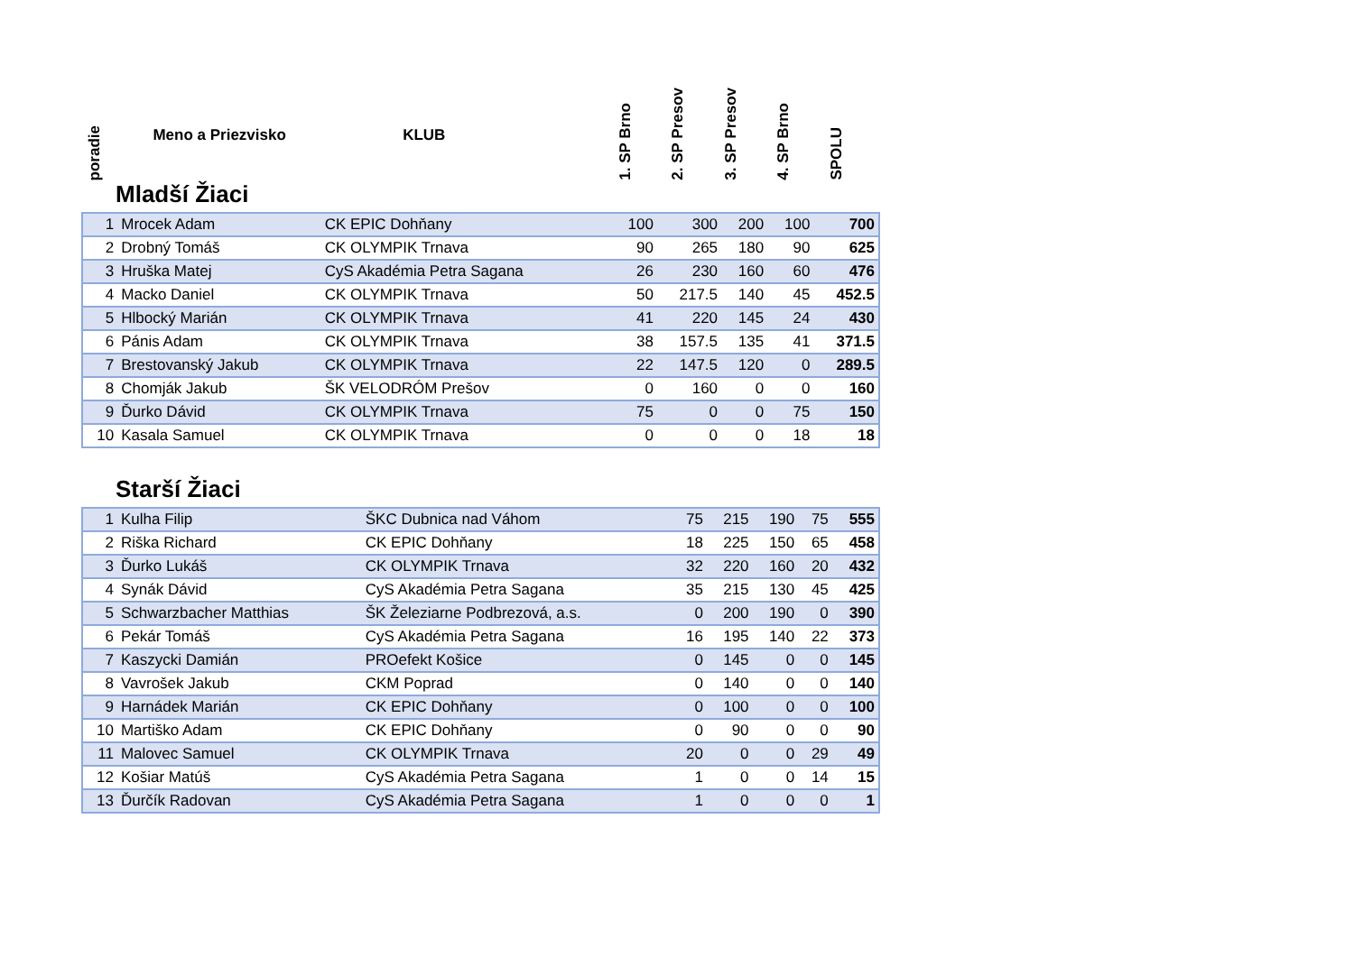poradie
Meno a Priezvisko
KLUB
1. SP Brno
2. SP Presov
3. SP Presov
4. SP Brno
SPOLU
Mladší Žiaci
| 1 | Mrocek Adam | CK EPIC Dohňany | 100 | 300 | 200 | 100 | 700 |
| 2 | Drobný Tomáš | CK OLYMPIK Trnava | 90 | 265 | 180 | 90 | 625 |
| 3 | Hruška Matej | CyS Akadémia Petra Sagana | 26 | 230 | 160 | 60 | 476 |
| 4 | Macko Daniel | CK OLYMPIK Trnava | 50 | 217.5 | 140 | 45 | 452.5 |
| 5 | Hlbocký Marián | CK OLYMPIK Trnava | 41 | 220 | 145 | 24 | 430 |
| 6 | Pánis Adam | CK OLYMPIK Trnava | 38 | 157.5 | 135 | 41 | 371.5 |
| 7 | Brestovanský Jakub | CK OLYMPIK Trnava | 22 | 147.5 | 120 | 0 | 289.5 |
| 8 | Chomják Jakub | ŠK VELODRÓM Prešov | 0 | 160 | 0 | 0 | 160 |
| 9 | Ďurko Dávid | CK OLYMPIK Trnava | 75 | 0 | 0 | 75 | 150 |
| 10 | Kasala Samuel | CK OLYMPIK Trnava | 0 | 0 | 0 | 18 | 18 |
Starší Žiaci
| 1 | Kulha Filip | ŠKC Dubnica nad Váhom | 75 | 215 | 190 | 75 | 555 |
| 2 | Riška Richard | CK EPIC Dohňany | 18 | 225 | 150 | 65 | 458 |
| 3 | Ďurko Lukáš | CK OLYMPIK Trnava | 32 | 220 | 160 | 20 | 432 |
| 4 | Synák Dávid | CyS Akadémia Petra Sagana | 35 | 215 | 130 | 45 | 425 |
| 5 | Schwarzbacher Matthias | ŠK Železiarne Podbrezová, a.s. | 0 | 200 | 190 | 0 | 390 |
| 6 | Pekár Tomáš | CyS Akadémia Petra Sagana | 16 | 195 | 140 | 22 | 373 |
| 7 | Kaszycki Damián | PROefekt Košice | 0 | 145 | 0 | 0 | 145 |
| 8 | Vavrošek Jakub | CKM Poprad | 0 | 140 | 0 | 0 | 140 |
| 9 | Harnádek Marián | CK EPIC Dohňany | 0 | 100 | 0 | 0 | 100 |
| 10 | Martiško Adam | CK EPIC Dohňany | 0 | 90 | 0 | 0 | 90 |
| 11 | Malovec Samuel | CK OLYMPIK Trnava | 20 | 0 | 0 | 29 | 49 |
| 12 | Košiar Matúš | CyS Akadémia Petra Sagana | 1 | 0 | 0 | 14 | 15 |
| 13 | Ďurčík Radovan | CyS Akadémia Petra Sagana | 1 | 0 | 0 | 0 | 1 |